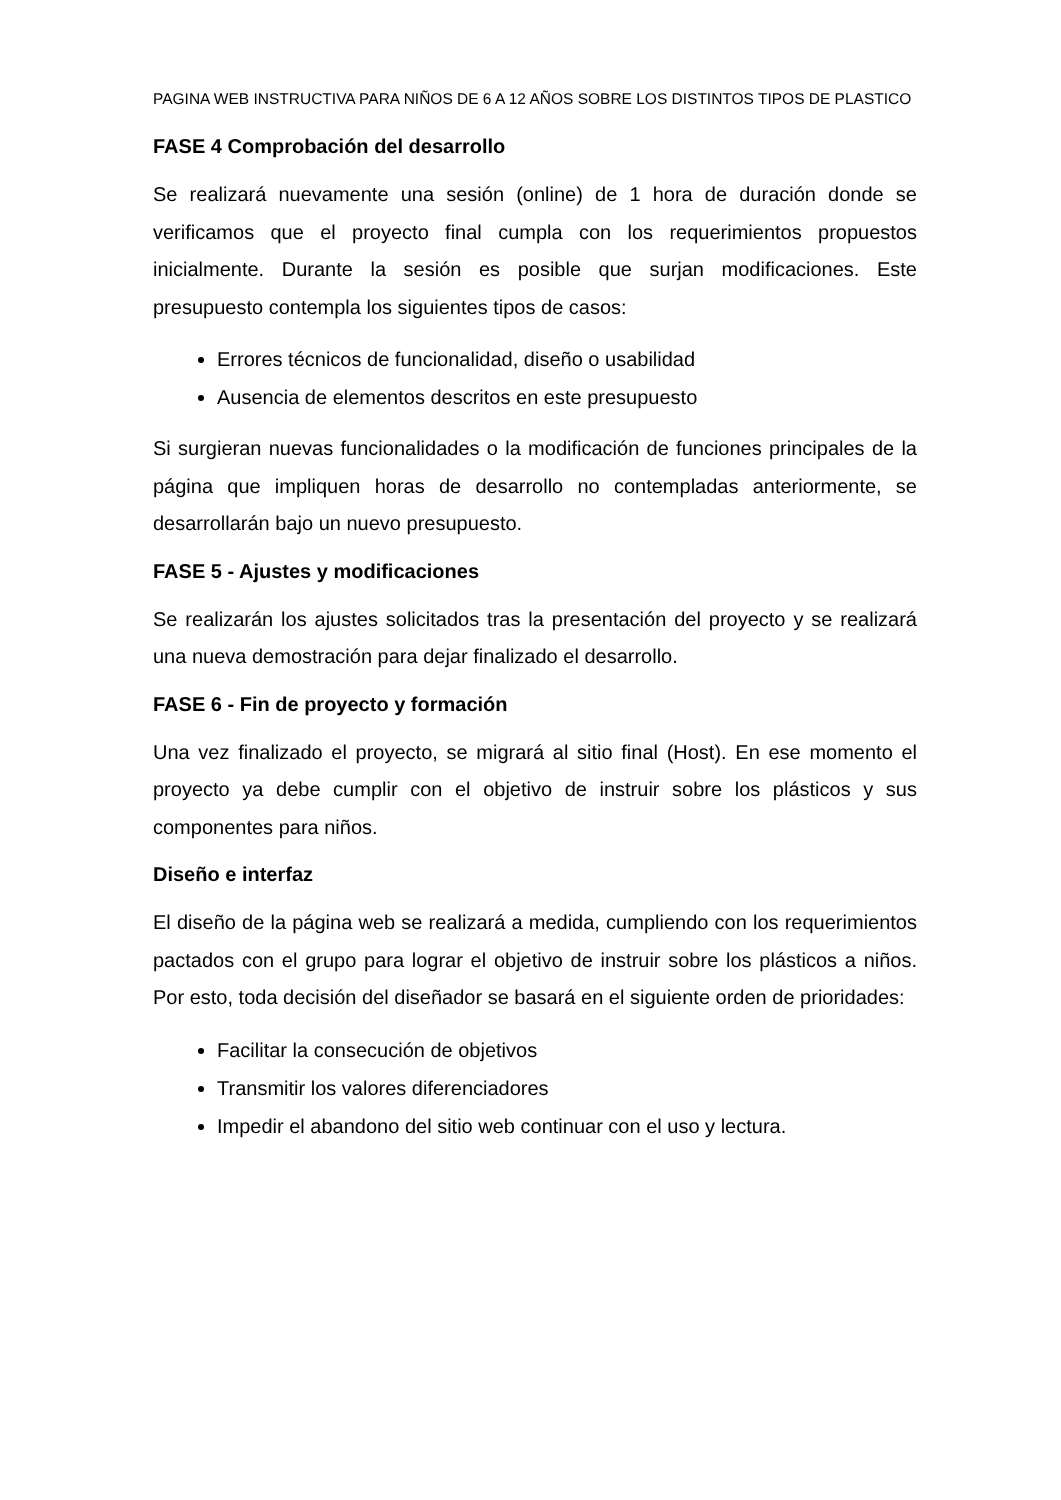PAGINA WEB INSTRUCTIVA PARA NIÑOS DE 6 A 12 AÑOS SOBRE LOS DISTINTOS TIPOS DE PLASTICO
FASE 4 Comprobación del desarrollo
Se realizará nuevamente una sesión (online) de 1 hora de duración donde se verificamos que el proyecto final cumpla con los requerimientos propuestos inicialmente. Durante la sesión es posible que surjan modificaciones. Este presupuesto contempla los siguientes tipos de casos:
Errores técnicos de funcionalidad, diseño o usabilidad
Ausencia de elementos descritos en este presupuesto
Si surgieran nuevas funcionalidades o la modificación de funciones principales de la página que impliquen horas de desarrollo no contempladas anteriormente, se desarrollarán bajo un nuevo presupuesto.
FASE 5 - Ajustes y modificaciones
Se realizarán los ajustes solicitados tras la presentación del proyecto y se realizará una nueva demostración para dejar finalizado el desarrollo.
FASE 6 - Fin de proyecto y formación
Una vez finalizado el proyecto, se migrará al sitio final (Host). En ese momento el proyecto ya debe cumplir con el objetivo de instruir sobre los plásticos y sus componentes para niños.
Diseño e interfaz
El diseño de la página web se realizará a medida, cumpliendo con los requerimientos pactados con el grupo para lograr el objetivo de instruir sobre los plásticos a niños. Por esto, toda decisión del diseñador se basará en el siguiente orden de prioridades:
Facilitar la consecución de objetivos
Transmitir los valores diferenciadores
Impedir el abandono del sitio web continuar con el uso y lectura.